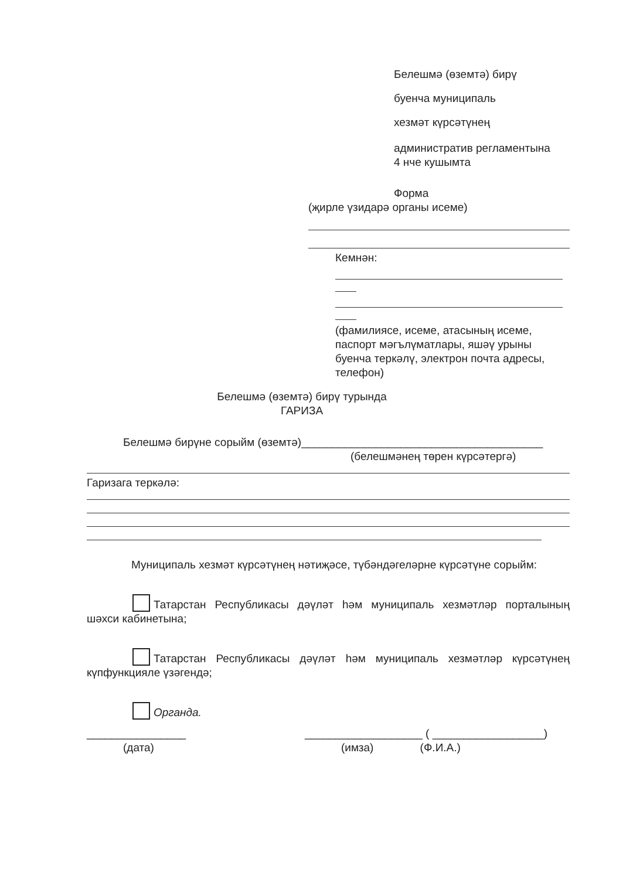Белешмә (өземтә) бирү
буенча муниципаль
хезмәт күрсәтүнең
административ регламентына
4 нче кушымта
Форма
(җирле үзидарә органы исеме)
Кемнән:
(фамилиясе, исеме, атасының исеме, паспорт мәгълүматлары, яшәү урыны буенча теркәлү, электрон почта адресы, телефон)
Белешмә (өземтә) бирү турында
ГАРИЗА
Белешмә бирүне сорыйм (өземтә)_______________________________________
(белешмәнең төрен күрсәтергә)
Гаризага теркәлә:
Муниципаль хезмәт күрсәтүнең нәтиҗәсе, түбәндәгеләрне күрсәтүне сорыйм:
Татарстан Республикасы дәүләт һәм муниципаль хезмәтләр порталының шәхси кабинетына;
Татарстан Республикасы дәүләт һәм муниципаль хезмәтләр күрсәтүнең күпфункцияле үзәгендә;
Органда.
________________
(дата)
___________________ ( __________________)
(имза) (Ф.И.А.)